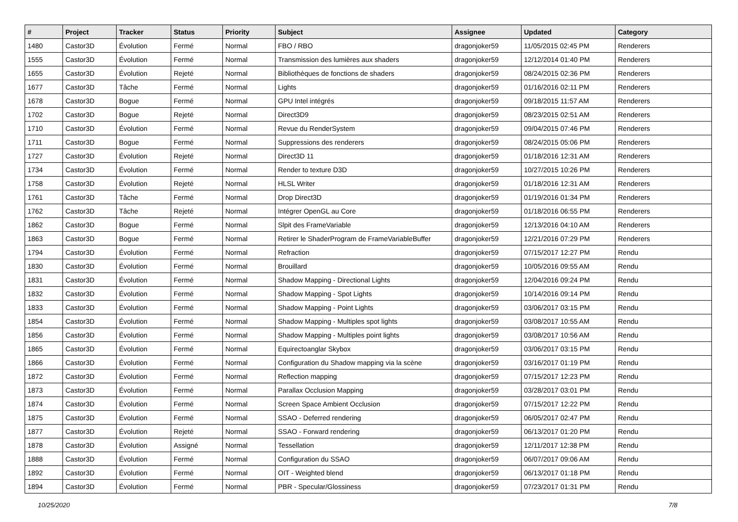| # | Project | Tracker | Status | Priority | Subject | Assignee | Updated | Category |
| --- | --- | --- | --- | --- | --- | --- | --- | --- |
| 1480 | Castor3D | Évolution | Fermé | Normal | FBO / RBO | dragonjoker59 | 11/05/2015 02:45 PM | Renderers |
| 1555 | Castor3D | Évolution | Fermé | Normal | Transmission des lumières aux shaders | dragonjoker59 | 12/12/2014 01:40 PM | Renderers |
| 1655 | Castor3D | Évolution | Rejeté | Normal | Bibliothèques de fonctions de shaders | dragonjoker59 | 08/24/2015 02:36 PM | Renderers |
| 1677 | Castor3D | Tâche | Fermé | Normal | Lights | dragonjoker59 | 01/16/2016 02:11 PM | Renderers |
| 1678 | Castor3D | Bogue | Fermé | Normal | GPU Intel intégrés | dragonjoker59 | 09/18/2015 11:57 AM | Renderers |
| 1702 | Castor3D | Bogue | Rejeté | Normal | Direct3D9 | dragonjoker59 | 08/23/2015 02:51 AM | Renderers |
| 1710 | Castor3D | Évolution | Fermé | Normal | Revue du RenderSystem | dragonjoker59 | 09/04/2015 07:46 PM | Renderers |
| 1711 | Castor3D | Bogue | Fermé | Normal | Suppressions des renderers | dragonjoker59 | 08/24/2015 05:06 PM | Renderers |
| 1727 | Castor3D | Évolution | Rejeté | Normal | Direct3D 11 | dragonjoker59 | 01/18/2016 12:31 AM | Renderers |
| 1734 | Castor3D | Évolution | Fermé | Normal | Render to texture D3D | dragonjoker59 | 10/27/2015 10:26 PM | Renderers |
| 1758 | Castor3D | Évolution | Rejeté | Normal | HLSL Writer | dragonjoker59 | 01/18/2016 12:31 AM | Renderers |
| 1761 | Castor3D | Tâche | Fermé | Normal | Drop Direct3D | dragonjoker59 | 01/19/2016 01:34 PM | Renderers |
| 1762 | Castor3D | Tâche | Rejeté | Normal | Intégrer OpenGL au Core | dragonjoker59 | 01/18/2016 06:55 PM | Renderers |
| 1862 | Castor3D | Bogue | Fermé | Normal | Slpit des FrameVariable | dragonjoker59 | 12/13/2016 04:10 AM | Renderers |
| 1863 | Castor3D | Bogue | Fermé | Normal | Retirer le ShaderProgram de FrameVariableBuffer | dragonjoker59 | 12/21/2016 07:29 PM | Renderers |
| 1794 | Castor3D | Évolution | Fermé | Normal | Refraction | dragonjoker59 | 07/15/2017 12:27 PM | Rendu |
| 1830 | Castor3D | Évolution | Fermé | Normal | Brouillard | dragonjoker59 | 10/05/2016 09:55 AM | Rendu |
| 1831 | Castor3D | Évolution | Fermé | Normal | Shadow Mapping - Directional Lights | dragonjoker59 | 12/04/2016 09:24 PM | Rendu |
| 1832 | Castor3D | Évolution | Fermé | Normal | Shadow Mapping - Spot Lights | dragonjoker59 | 10/14/2016 09:14 PM | Rendu |
| 1833 | Castor3D | Évolution | Fermé | Normal | Shadow Mapping - Point Lights | dragonjoker59 | 03/06/2017 03:15 PM | Rendu |
| 1854 | Castor3D | Évolution | Fermé | Normal | Shadow Mapping - Multiples spot lights | dragonjoker59 | 03/08/2017 10:55 AM | Rendu |
| 1856 | Castor3D | Évolution | Fermé | Normal | Shadow Mapping - Multiples point lights | dragonjoker59 | 03/08/2017 10:56 AM | Rendu |
| 1865 | Castor3D | Évolution | Fermé | Normal | Equirectoanglar Skybox | dragonjoker59 | 03/06/2017 03:15 PM | Rendu |
| 1866 | Castor3D | Évolution | Fermé | Normal | Configuration du Shadow mapping via la scène | dragonjoker59 | 03/16/2017 01:19 PM | Rendu |
| 1872 | Castor3D | Évolution | Fermé | Normal | Reflection mapping | dragonjoker59 | 07/15/2017 12:23 PM | Rendu |
| 1873 | Castor3D | Évolution | Fermé | Normal | Parallax Occlusion Mapping | dragonjoker59 | 03/28/2017 03:01 PM | Rendu |
| 1874 | Castor3D | Évolution | Fermé | Normal | Screen Space Ambient Occlusion | dragonjoker59 | 07/15/2017 12:22 PM | Rendu |
| 1875 | Castor3D | Évolution | Fermé | Normal | SSAO - Deferred rendering | dragonjoker59 | 06/05/2017 02:47 PM | Rendu |
| 1877 | Castor3D | Évolution | Rejeté | Normal | SSAO - Forward rendering | dragonjoker59 | 06/13/2017 01:20 PM | Rendu |
| 1878 | Castor3D | Évolution | Assigné | Normal | Tessellation | dragonjoker59 | 12/11/2017 12:38 PM | Rendu |
| 1888 | Castor3D | Évolution | Fermé | Normal | Configuration du SSAO | dragonjoker59 | 06/07/2017 09:06 AM | Rendu |
| 1892 | Castor3D | Évolution | Fermé | Normal | OIT - Weighted blend | dragonjoker59 | 06/13/2017 01:18 PM | Rendu |
| 1894 | Castor3D | Évolution | Fermé | Normal | PBR - Specular/Glossiness | dragonjoker59 | 07/23/2017 01:31 PM | Rendu |
10/25/2020 7/8